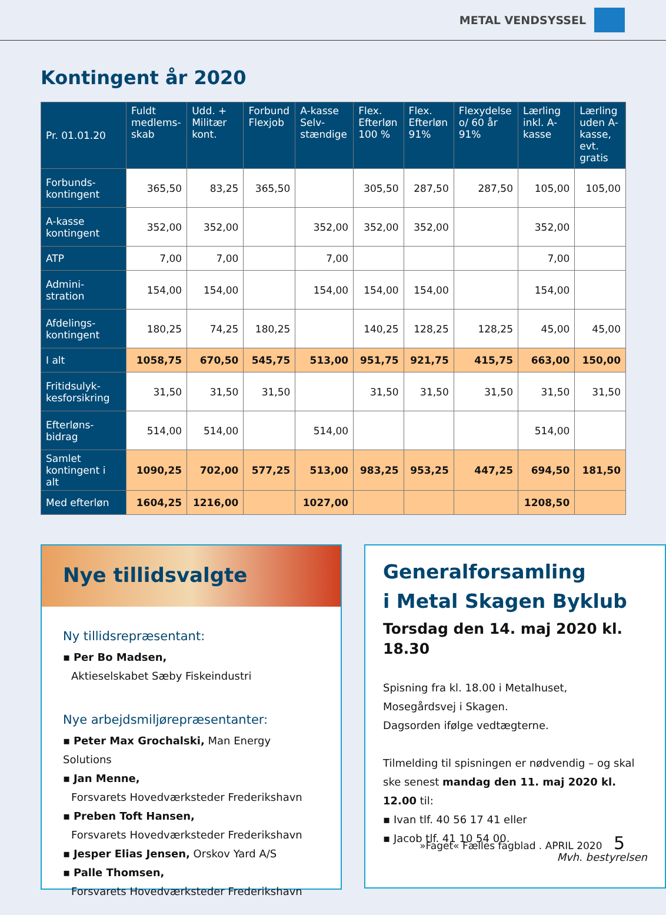METAL VENDSYSSEL
Kontingent år 2020
| Pr. 01.01.20 | Fuldt medlems-skab | Udd. + Militær kont. | Forbund Flexjob | A-kasse Selv-stændige | Flex. Efterløn 100 % | Flex. Efterløn 91% | Flexydelse o/ 60 år 91% | Lærling inkl. A-kasse | Lærling uden A-kasse, evt. gratis |
| --- | --- | --- | --- | --- | --- | --- | --- | --- | --- |
| Forbunds-kontingent | 365,50 | 83,25 | 365,50 | | 305,50 | 287,50 | 287,50 | 105,00 | 105,00 |
| A-kasse kontingent | 352,00 | 352,00 | | 352,00 | 352,00 | 352,00 | | 352,00 | |
| ATP | 7,00 | 7,00 | | 7,00 | | | | 7,00 | |
| Admini-stration | 154,00 | 154,00 | | 154,00 | 154,00 | 154,00 | | 154,00 | |
| Afdelings-kontingent | 180,25 | 74,25 | 180,25 | | 140,25 | 128,25 | 128,25 | 45,00 | 45,00 |
| I alt | 1058,75 | 670,50 | 545,75 | 513,00 | 951,75 | 921,75 | 415,75 | 663,00 | 150,00 |
| Fritidsulyk-kesforsikring | 31,50 | 31,50 | 31,50 | | 31,50 | 31,50 | 31,50 | 31,50 | 31,50 |
| Efterløns-bidrag | 514,00 | 514,00 | | 514,00 | | | | 514,00 | |
| Samlet kontingent i alt | 1090,25 | 702,00 | 577,25 | 513,00 | 983,25 | 953,25 | 447,25 | 694,50 | 181,50 |
| Med efterløn | 1604,25 | 1216,00 | | 1027,00 | | | | 1208,50 | |
Nye tillidsvalgte
Ny tillidsrepræsentant:
▪ Per Bo Madsen,
Aktieselskabet Sæby Fiskeindustri
Nye arbejdsmiljørepræsentanter:
▪ Peter Max Grochalski, Man Energy Solutions
▪ Jan Menne,
Forsvarets Hovedværksteder Frederikshavn
▪ Preben Toft Hansen,
Forsvarets Hovedværksteder Frederikshavn
▪ Jesper Elias Jensen, Orskov Yard A/S
▪ Palle Thomsen,
Forsvarets Hovedværksteder Frederikshavn
Generalforsamling
i Metal Skagen Byklub
Torsdag den 14. maj 2020 kl. 18.30
Spisning fra kl. 18.00 i Metalhuset,
Mosegårdsvej i Skagen.
Dagsorden ifølge vedtægterne.
Tilmelding til spisningen er nødvendig – og skal ske senest mandag den 11. maj 2020 kl. 12.00 til:
▪ Ivan tlf. 40 56 17 41 eller
▪ Jacob tlf. 41 10 54 00.
Mvh. bestyrelsen
»Faget« Fælles fagblad . APRIL 2020 5